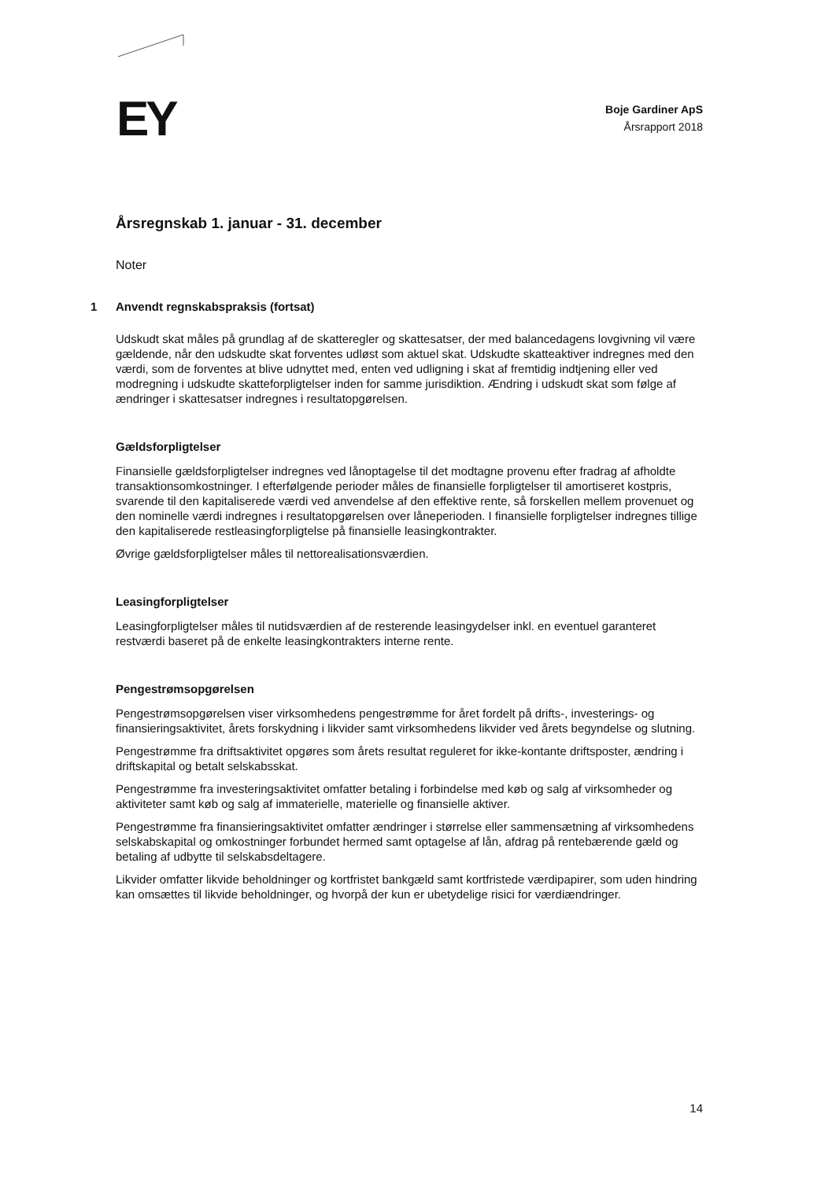EY
Boje Gardiner ApS
Årsrapport 2018
Årsregnskab 1. januar - 31. december
Noter
1 Anvendt regnskabspraksis (fortsat)
Udskudt skat måles på grundlag af de skatteregler og skattesatser, der med balancedagens lovgivning vil være gældende, når den udskudte skat forventes udløst som aktuel skat. Udskudte skatteaktiver indregnes med den værdi, som de forventes at blive udnyttet med, enten ved udligning i skat af fremtidig indtjening eller ved modregning i udskudte skatteforpligtelser inden for samme jurisdiktion. Ændring i udskudt skat som følge af ændringer i skattesatser indregnes i resultatopgørelsen.
Gældsforpligtelser
Finansielle gældsforpligtelser indregnes ved lånoptagelse til det modtagne provenu efter fradrag af afholdte transaktionsomkostninger. I efterfølgende perioder måles de finansielle forpligtelser til amortiseret kostpris, svarende til den kapitaliserede værdi ved anvendelse af den effektive rente, så forskellen mellem provenuet og den nominelle værdi indregnes i resultatopgørelsen over låneperioden. I finansielle forpligtelser indregnes tillige den kapitaliserede restleasingforpligtelse på finansielle leasingkontrakter.
Øvrige gældsforpligtelser måles til nettorealisationsværdien.
Leasingforpligtelser
Leasingforpligtelser måles til nutidsværdien af de resterende leasingydelser inkl. en eventuel garanteret restværdi baseret på de enkelte leasingkontrakters interne rente.
Pengestrømsopgørelsen
Pengestrømsopgørelsen viser virksomhedens pengestrømme for året fordelt på drifts-, investerings- og finansieringsaktivitet, årets forskydning i likvider samt virksomhedens likvider ved årets begyndelse og slutning.
Pengestrømme fra driftsaktivitet opgøres som årets resultat reguleret for ikke-kontante driftsposter, ændring i driftskapital og betalt selskabsskat.
Pengestrømme fra investeringsaktivitet omfatter betaling i forbindelse med køb og salg af virksomheder og aktiviteter samt køb og salg af immaterielle, materielle og finansielle aktiver.
Pengestrømme fra finansieringsaktivitet omfatter ændringer i størrelse eller sammensætning af virksomhedens selskabskapital og omkostninger forbundet hermed samt optagelse af lån, afdrag på rentebærende gæld og betaling af udbytte til selskabsdeltagere.
Likvider omfatter likvide beholdninger og kortfristet bankgæld samt kortfristede værdipapirer, som uden hindring kan omsættes til likvide beholdninger, og hvorpå der kun er ubetydelige risici for værdiændringer.
14